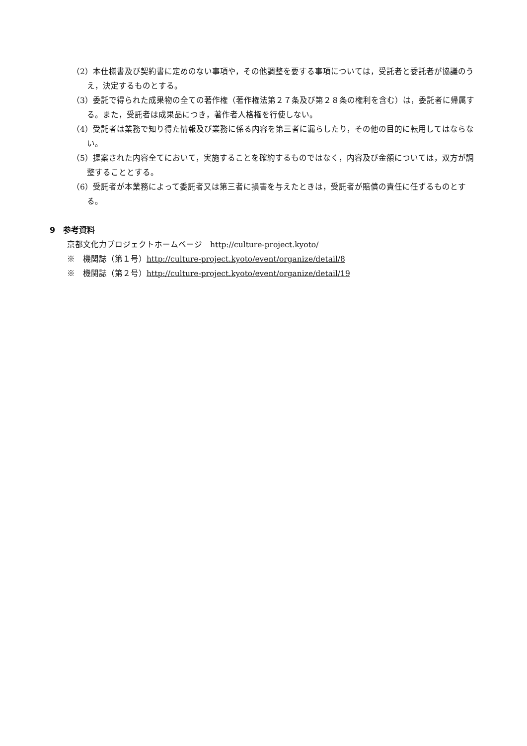（2）本仕様書及び契約書に定めのない事項や，その他調整を要する事項については，受託者と委託者が協議のうえ，決定するものとする。
（3）委託で得られた成果物の全ての著作権（著作権法第２７条及び第２８条の権利を含む）は，委託者に帰属する。また，受託者は成果品につき，著作者人格権を行使しない。
（4）受託者は業務で知り得た情報及び業務に係る内容を第三者に漏らしたり，その他の目的に転用してはならない。
（5）提案された内容全てにおいて，実施することを確約するものではなく，内容及び金額については，双方が調整することとする。
（6）受託者が本業務によって委託者又は第三者に損害を与えたときは，受託者が賠償の責任に任ずるものとする。
9　参考資料
京都文化力プロジェクトホームページ　http://culture-project.kyoto/
※　機関誌（第１号）http://culture-project.kyoto/event/organize/detail/8
※　機関誌（第２号）http://culture-project.kyoto/event/organize/detail/19